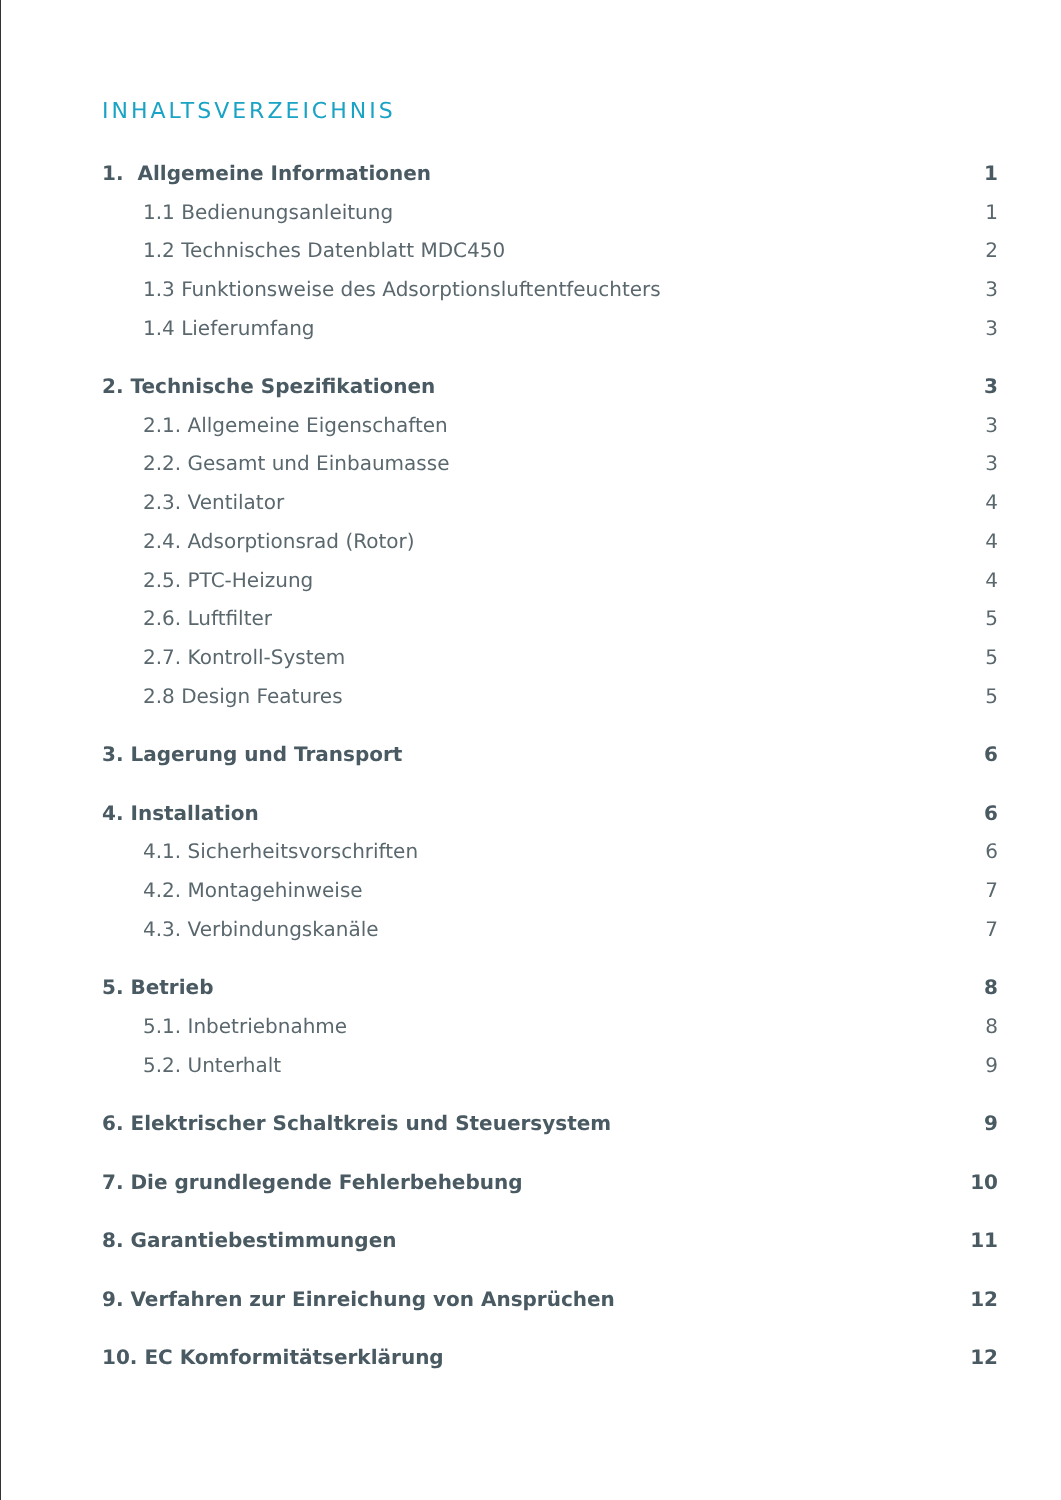INHALTSVERZEICHNIS
1. Allgemeine Informationen 1
1.1 Bedienungsanleitung 1
1.2 Technisches Datenblatt MDC450 2
1.3 Funktionsweise des Adsorptionsluftentfeuchters 3
1.4 Lieferumfang 3
2. Technische Spezifikationen 3
2.1. Allgemeine Eigenschaften 3
2.2. Gesamt und Einbaumasse 3
2.3. Ventilator 4
2.4. Adsorptionsrad (Rotor) 4
2.5. PTC-Heizung 4
2.6. Luftfilter 5
2.7. Kontroll-System 5
2.8 Design Features 5
3. Lagerung und Transport 6
4. Installation 6
4.1. Sicherheitsvorschriften 6
4.2. Montagehinweise 7
4.3. Verbindungskanäle 7
5. Betrieb 8
5.1. Inbetriebnahme 8
5.2. Unterhalt 9
6. Elektrischer Schaltkreis und Steuersystem 9
7. Die grundlegende Fehlerbehebung 10
8. Garantiebestimmungen 11
9. Verfahren zur Einreichung von Ansprüchen 12
10. EC Komformitätserklärung 12